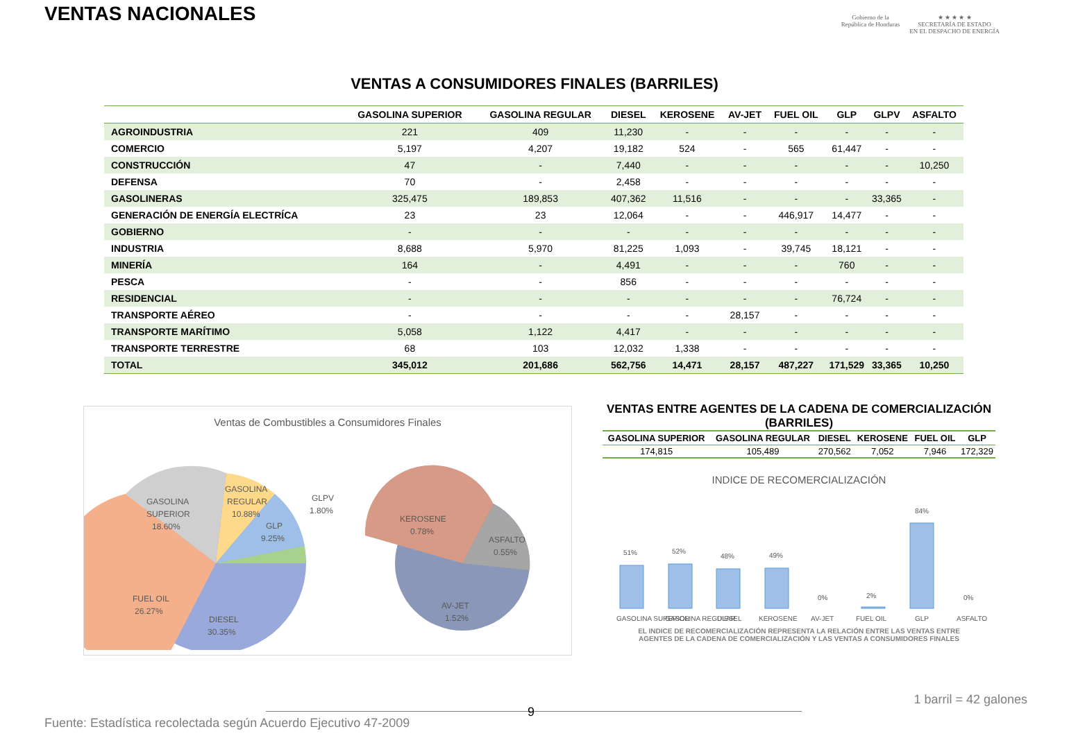VENTAS NACIONALES
Gobierno de la
República de Honduras
★ ★ ★ ★ ★
SECRETARÍA DE ESTADO
EN EL DESPACHO DE ENERGÍA
VENTAS A CONSUMIDORES FINALES (BARRILES)
| | GASOLINA SUPERIOR | GASOLINA REGULAR | DIESEL | KEROSENE | AV-JET | FUEL OIL | GLP | GLPV | ASFALTO |
| --- | --- | --- | --- | --- | --- | --- | --- | --- | --- |
| AGROINDUSTRIA | 221 | 409 | 11,230 | - | - | - | - | - | - |
| COMERCIO | 5,197 | 4,207 | 19,182 | 524 | - | 565 | 61,447 | - | - |
| CONSTRUCCIÓN | 47 | - | 7,440 | - | - | - | - | - | 10,250 |
| DEFENSA | 70 | - | 2,458 | - | - | - | - | - | - |
| GASOLINERAS | 325,475 | 189,853 | 407,362 | 11,516 | - | - | - | 33,365 | - |
| GENERACIÓN DE ENERGÍA ELECTRÍCA | 23 | 23 | 12,064 | - | - | 446,917 | 14,477 | - | - |
| GOBIERNO | - | - | - | - | - | - | - | - | - |
| INDUSTRIA | 8,688 | 5,970 | 81,225 | 1,093 | - | 39,745 | 18,121 | - | - |
| MINERÍA | 164 | - | 4,491 | - | - | - | 760 | - | - |
| PESCA | - | - | 856 | - | - | - | - | - | - |
| RESIDENCIAL | - | - | - | - | - | - | 76,724 | - | - |
| TRANSPORTE AÉREO | - | - | - | - | 28,157 | - | - | - | - |
| TRANSPORTE MARÍTIMO | 5,058 | 1,122 | 4,417 | - | - | - | - | - | - |
| TRANSPORTE TERRESTRE | 68 | 103 | 12,032 | 1,338 | - | - | - | - | - |
| TOTAL | 345,012 | 201,686 | 562,756 | 14,471 | 28,157 | 487,227 | 171,529 | 33,365 | 10,250 |
Ventas de Combustibles a Consumidores Finales
GASOLINA
SUPERIOR
18.60%
GASOLINA
REGULAR
10.88%
GLP
9.25%
GLPV
1.80%
FUEL OIL
26.27%
DIESEL
30.35%
KEROSENE
0.78%
ASFALTO
0.55%
AV-JET
1.52%
VENTAS ENTRE AGENTES DE LA CADENA DE COMERCIALIZACIÓN (BARRILES)
| GASOLINA SUPERIOR | GASOLINA REGULAR | DIESEL | KEROSENE | FUEL OIL | GLP |
| --- | --- | --- | --- | --- | --- |
| 174,815 | 105,489 | 270,562 | 7,052 | 7,946 | 172,329 |
INDICE DE RECOMERCIALIZACIÓN
51%
52%
48%
49%
0%
2%
84%
0%
GASOLINA SUPERIOR
GASOLINA REGULAR
DIESEL
KEROSENE
AV-JET
FUEL OIL
GLP
ASFALTO
EL INDICE DE RECOMERCIALIZACIÓN REPRESENTA LA RELACIÓN ENTRE LAS VENTAS ENTRE AGENTES DE LA CADENA DE COMERCIALIZACIÓN Y LAS VENTAS A CONSUMIDORES FINALES
1 barril = 42 galones
9
Fuente: Estadística recolectada según Acuerdo Ejecutivo 47-2009